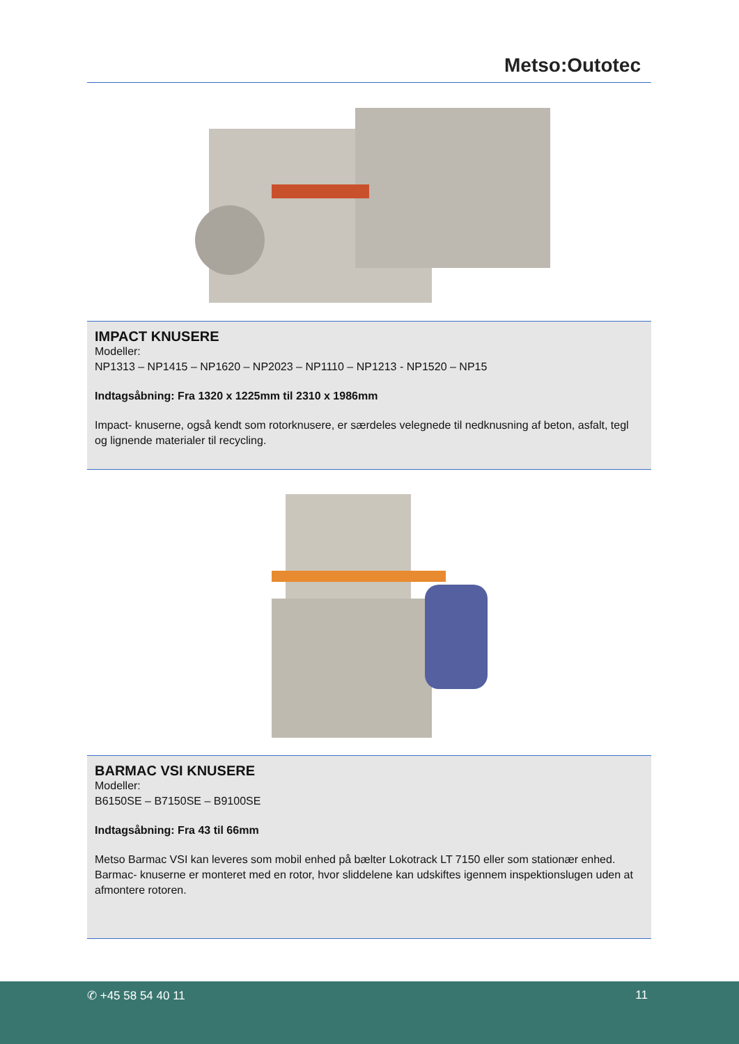Metso:Outotec
IMPACT KNUSERE
Modeller:
NP1313 – NP1415 – NP1620 – NP2023 – NP1110 – NP1213 - NP1520 – NP15
Indtagsåbning: Fra 1320 x 1225mm til 2310 x 1986mm
Impact- knuserne, også kendt som rotorknusere, er særdeles velegnede til nedknusning af beton, asfalt, tegl og lignende materialer til recycling.
BARMAC VSI KNUSERE
Modeller:
B6150SE – B7150SE – B9100SE
Indtagsåbning: Fra 43 til 66mm
Metso Barmac VSI kan leveres som mobil enhed på bælter Lokotrack LT 7150 eller som stationær enhed. Barmac- knuserne er monteret med en rotor, hvor sliddelene kan udskiftes igennem inspektionslugen uden at afmontere rotoren.
✆ +45 58 54 40 11 11